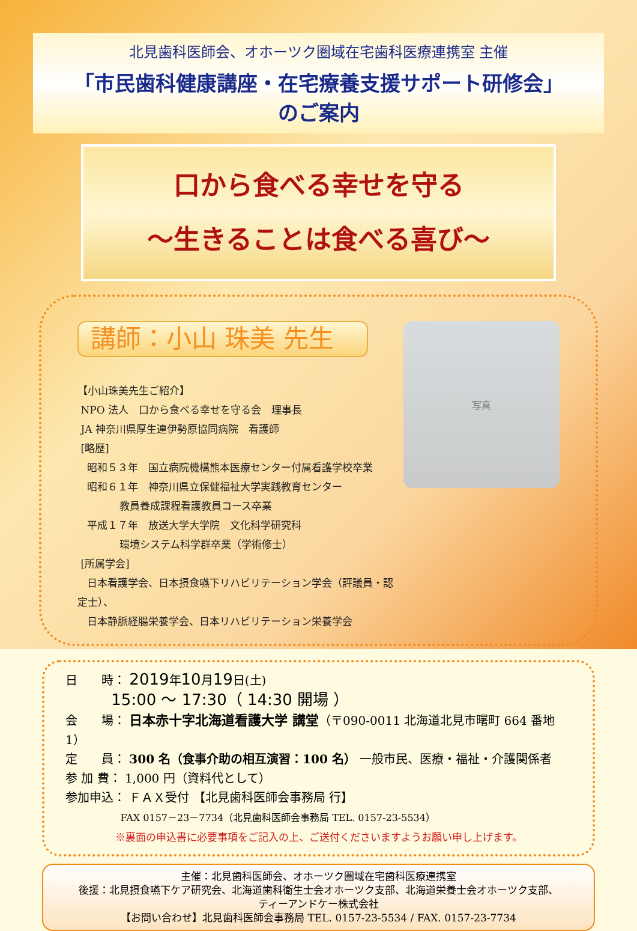北見歯科医師会、オホーツク圏域在宅歯科医療連携室 主催
「市民歯科健康講座・在宅療養支援サポート研修会」
のご案内
口から食べる幸せを守る
～生きることは食べる喜び～
講師：小山 珠美 先生
【小山珠美先生ご紹介】
NPO 法人　口から食べる幸せを守る会　理事長
JA 神奈川県厚生連伊勢原協同病院　看護師
[略歴]
昭和５３年　国立病院機構熊本医療センター付属看護学校卒業
昭和６１年　神奈川県立保健福祉大学実践教育センター
教員養成課程看護教員コース卒業
平成１７年　放送大学大学院　文化科学研究科
環境システム科学群卒業（学術修士）
[所属学会]
日本看護学会、日本摂食嚥下リハビリテーション学会（評議員・認定士）、
日本静脈経腸栄養学会、日本リハビリテーション栄養学会
写真
日　　時： 2019年10月19日(土)
15:00 ～ 17:30（ 14:30 開場 ）
会　　場： 日本赤十字北海道看護大学 講堂（〒090-0011 北海道北見市曙町 664 番地 1）
定　　員： 300 名（食事介助の相互演習：100 名） 一般市民、医療・福祉・介護関係者
参 加 費： 1,000 円（資料代として）
参加申込： ＦＡＸ受付 【北見歯科医師会事務局 行】
FAX 0157－23－7734（北見歯科医師会事務局 TEL. 0157-23-5534）
※裏面の申込書に必要事項をご記入の上、ご送付くださいますようお願い申し上げます。
主催：北見歯科医師会、オホーツク圏域在宅歯科医療連携室
後援：北見摂食嚥下ケア研究会、北海道歯科衛生士会オホーツク支部、北海道栄養士会オホーツク支部、
ティーアンドケー株式会社
【お問い合わせ】北見歯科医師会事務局 TEL. 0157-23-5534 / FAX. 0157-23-7734